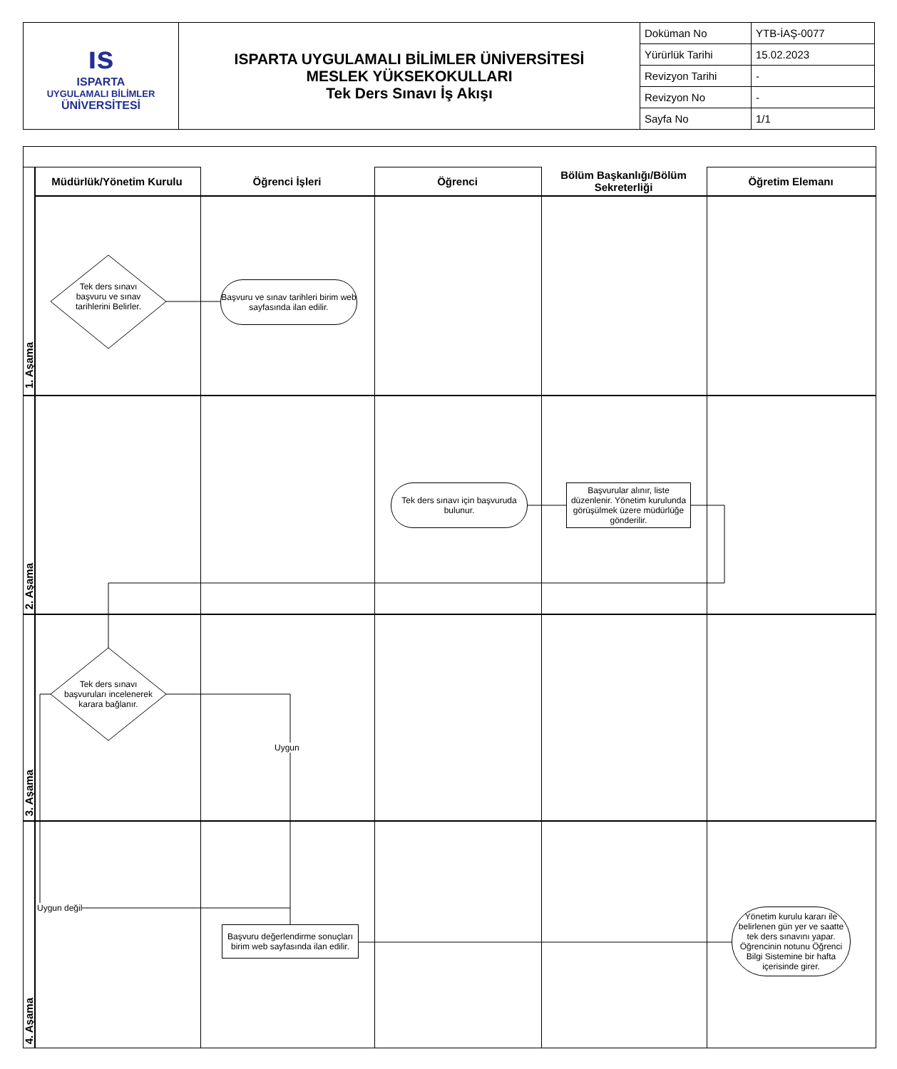| ıs ISPARTA UYGULAMALI BİLİMLER ÜNİVERSİTESİ | ISPARTA UYGULAMALI BİLİMLER ÜNİVERSİTESİ MESLEK YÜKSEKOKULLARI Tek Ders Sınavı İş Akışı | Doküman No | YTB-İAŞ-0077 |
| | | Yürürlük Tarihi | 15.02.2023 |
| | | Revizyon Tarihi | - |
| | | Revizyon No | - |
| | | Sayfa No | 1/1 |
Müdürlük/Yönetim Kurulu Öğrenci İşleri Öğrenci
Bölüm Başkanlığı/Bölüm Sekreterliği
Öğretim Elemanı
1. Aşama
2. Aşama
3. Aşama
4. Aşama
Tek ders sınavı başvuru ve sınav tarihlerini Belirler.
Başvuru ve sınav tarihleri birim web sayfasında ilan edilir.
Tek ders sınavı için başvuruda bulunur.
Başvurular alınır, liste düzenlenir. Yönetim kurulunda görüşülmek üzere müdürlüğe gönderilir.
Tek ders sınavı başvuruları incelenerek karara bağlanır.
Uygun
Uygun değil
Başvuru değerlendirme sonuçları birim web sayfasında ilan edilir.
Yönetim kurulu kararı ile belirlenen gün yer ve saatte tek ders sınavını yapar. Öğrencinin notunu Öğrenci Bilgi Sistemine bir hafta içerisinde girer.